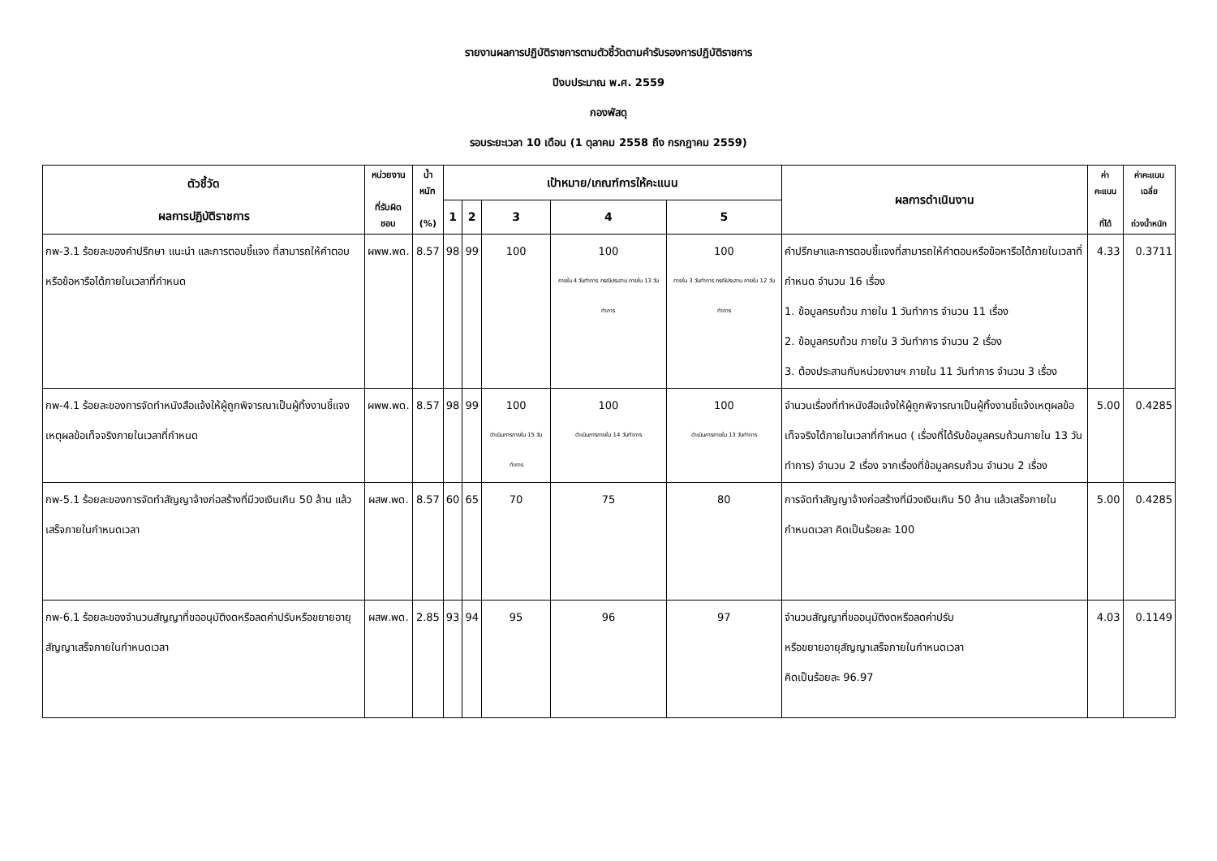รายงานผลการปฏิบัติราชการตามตัวชี้วัดตามคำรับรองการปฏิบัติราชการ
ปีงบประมาณ พ.ศ. 2559
กองพัสดุ
รอบระยะเวลา 10 เดือน (1 ตุลาคม 2558 ถึง กรกฎาคม 2559)
| ตัวชี้วัด ผลการปฏิบัติราชการ | หน่วยงาน ที่รับผิดชอบ | น้ำหนัก (%) | เป้าหมาย/เกณฑ์การให้คะแนน | | | | | ผลการดำเนินงาน | ค่าคะแนน ที่ได้ | ค่าคะแนนเฉลี่ย ถ่วงน้ำหนัก |
| --- | --- | --- | --- | --- | --- | --- | --- | --- | --- | --- |
| | | | 1 | 2 | 3 | 4 | 5 | | | |
| กพ-3.1 ร้อยละของคำปรึกษา แนะนำ และการตอบชี้แจง ที่สามารถให้คำตอบหรือข้อหารือได้ภายในเวลาที่กำหนด | ผพพ.พด. | 8.57 | 98 | 99 | 100 | 100 ภายใน 4 วันทำการ กรณีประสาน ภายใน 13 วันทำการ | 100 ภายใน 3 วันทำการ กรณีประสาน ภายใน 12 วันทำการ | คำปรึกษาและการตอบชี้แจงที่สามารถให้คำตอบหรือข้อหารือได้ภายในเวลาที่กำหนด จำนวน 16 เรื่อง 1. ข้อมูลครบถ้วน ภายใน 1 วันทำการ จำนวน 11 เรื่อง 2. ข้อมูลครบถ้วน ภายใน 3 วันทำการ จำนวน 2 เรื่อง 3. ต้องประสานกับหน่วยงานฯ ภายใน 11 วันทำการ จำนวน 3 เรื่อง | 4.33 | 0.3711 |
| กพ-4.1 ร้อยละของการจัดทำหนังสือแจ้งให้ผู้ถูกพิจารณาเป็นผู้ทิ้งงานชี้แจงเหตุผลข้อเท็จจริงภายในเวลาที่กำหนด | ผพพ.พด. | 8.57 | 98 | 99 | 100 ดำเนินการภายใน 15 วันทำการ | 100 ดำเนินการภายใน 14 วันทำการ | 100 ดำเนินการภายใน 13 วันทำการ | จำนวนเรื่องที่ทำหนังสือแจ้งให้ผู้ถูกพิจารณาเป็นผู้ทิ้งงานชี้แจ้งเหตุผลข้อเท็จจริงได้ภายในเวลาที่กำหนด ( เรื่องที่ได้รับข้อมูลครบถ้วนภายใน 13 วันทำการ) จำนวน 2 เรื่อง จากเรื่องที่ข้อมูลครบถ้วน จำนวน 2 เรื่อง | 5.00 | 0.4285 |
| กพ-5.1 ร้อยละของการจัดทำสัญญาจ้างก่อสร้างที่มีวงเงินเกิน 50 ล้าน แล้วเสร็จภายในกำหนดเวลา | ผสพ.พด. | 8.57 | 60 | 65 | 70 | 75 | 80 | การจัดทำสัญญาจ้างก่อสร้างที่มีวงเงินเกิน 50 ล้าน แล้วเสร็จภายในกำหนดเวลา คิดเป็นร้อยละ 100 | 5.00 | 0.4285 |
| กพ-6.1 ร้อยละของจำนวนสัญญาที่ขออนุมัติงดหรือลดค่าปรับหรือขยายอายุสัญญาเสร็จภายในกำหนดเวลา | ผสพ.พด. | 2.85 | 93 | 94 | 95 | 96 | 97 | จำนวนสัญญาที่ขออนุมัติงดหรือลดค่าปรับ หรือขยายอายุสัญญาเสร็จภายในกำหนดเวลา คิดเป็นร้อยละ 96.97 | 4.03 | 0.1149 |